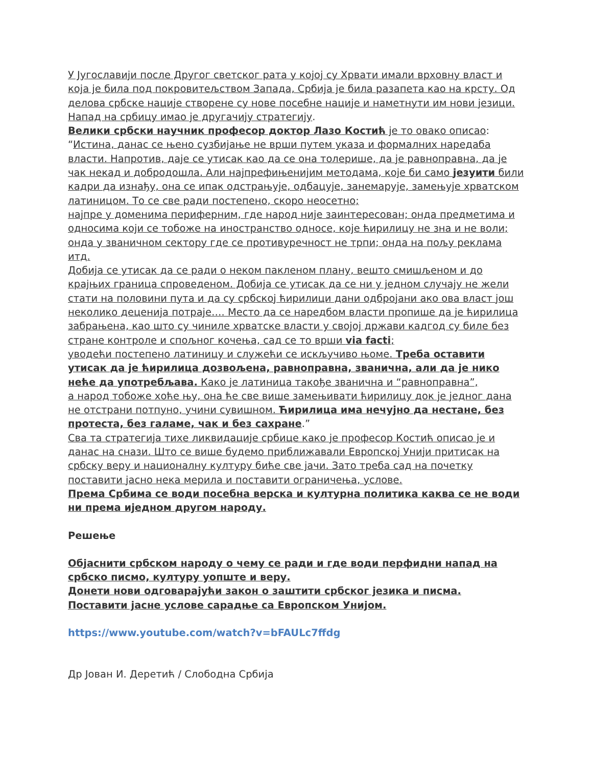У Југославији после Другог светског рата у којој су Хрвати имали врховну власт и која је била под покровитељством Запада, Србија је била разапета као на крсту. Од делова србске нације створене су нове посебне нације и наметнути им нови језици. Напад на србицу имао је другачију стратегију.
Велики србски научник професор доктор Лазо Костић је то овако описао:
“Истина, данас се њено сузбијање не врши путем указа и формалних наредаба власти. Напротив, даје се утисак као да се она толерише, да је равноправна, да је чак некад и добродошла. Али најпрефињенијим методама, које би само језуити били кадри да изнађу, она се ипак одстрањује, одбацује, занемарује, замењује хрватском латиницом. То се све ради постепено, скоро неосетно;
најпре у доменима периферним, где народ није заинтересован; онда предметима и односима који се тобоже на иностранство односе, које ћирилицу не зна и не воли; онда у званичном сектору где се противуречност не трпи; онда на пољу реклама итд.
Добија се утисак да се ради о неком пакленом плану, вешто смишљеном и до крајњих граница спроведеном. Добија се утисак да се ни у једном случају не жели стати на половини пута и да су србској ћирилици дани одбројани ако ова власт још неколико деценија потраје…. Место да се наредбом власти пропише да је ћирилица забрањена, као што су чиниле хрватске власти у својој држави кадгод су биле без стране контроле и спољног кочења, сад се то врши via facti;
уводећи постепено латиницу и служећи се искључиво њоме. Треба оставити утисак да је ћирилица дозвољена, равноправна, званична, али да је нико неће да употребљава. Како је латиница такође званична и “равноправна”,
а народ тобоже хоће њу, она ће све више замењивати ћирилицу док је једног дана не отстрани потпуно, учини сувишном. Ћирилица има нечујно да нестане, без протеста, без галаме, чак и без сахране.”
Сва та стратегија тихе ликвидације србице како је професор Костић описао је и данас на снази. Што се више будемо приближавали Европској Унији притисак на србску веру и националну културу биће све јачи. Зато треба сад на почетку поставити јасно нека мерила и поставити ограничења, услове.
Према Србима се води посебна верска и културна политика каква се не води ни према иједном другом народу.
Решење
Објаснити србском народу о чему се ради и где води перфидни напад на србско писмо, културу уопште и веру.
Донети нови одговарајући закон о заштити србског језика и писма.
Поставити јасне услове сарадње са Европском Унијом.
https://www.youtube.com/watch?v=bFAULc7ffdg
Др Јован И. Деретић / Слободна Србија